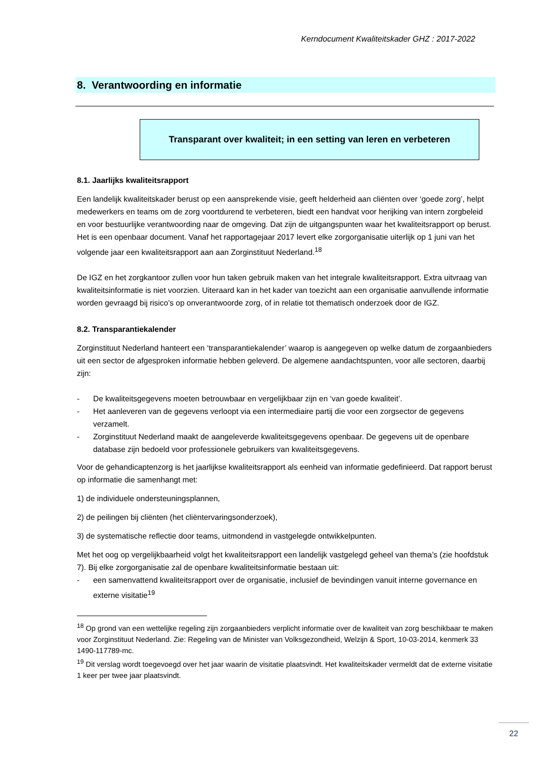Kerndocument Kwaliteitskader GHZ : 2017-2022
8. Verantwoording en informatie
Transparant over kwaliteit; in een setting van leren en verbeteren
8.1. Jaarlijks kwaliteitsrapport
Een landelijk kwaliteitskader berust op een aansprekende visie, geeft helderheid aan cliënten over ‘goede zorg’, helpt medewerkers en teams om de zorg voortdurend te verbeteren, biedt een handvat voor herijking van intern zorgbeleid en voor bestuurlijke verantwoording naar de omgeving. Dat zijn de uitgangspunten waar het kwaliteitsrapport op berust. Het is een openbaar document. Vanaf het rapportagejaar 2017 levert elke zorgorganisatie uiterlijk op 1 juni van het volgende jaar een kwaliteitsrapport aan aan Zorginstituut Nederland.<sup>18</sup>
De IGZ en het zorgkantoor zullen voor hun taken gebruik maken van het integrale kwaliteitsrapport. Extra uitvraag van kwaliteitsinformatie is niet voorzien. Uiteraard kan in het kader van toezicht aan een organisatie aanvullende informatie worden gevraagd bij risico’s op onverantwoorde zorg, of in relatie tot thematisch onderzoek door de IGZ.
8.2. Transparantiekalender
Zorginstituut Nederland hanteert een ‘transparantiekalender’ waarop is aangegeven op welke datum de zorgaanbieders uit een sector de afgesproken informatie hebben geleverd. De algemene aandachtspunten, voor alle sectoren, daarbij zijn:
- De kwaliteitsgegevens moeten betrouwbaar en vergelijkbaar zijn en ‘van goede kwaliteit’.
- Het aanleveren van de gegevens verloopt via een intermediaire partij die voor een zorgsector de gegevens verzamelt.
- Zorginstituut Nederland maakt de aangeleverde kwaliteitsgegevens openbaar. De gegevens uit de openbare database zijn bedoeld voor professionele gebruikers van kwaliteitsgegevens.
Voor de gehandicaptenzorg is het jaarlijkse kwaliteitsrapport als eenheid van informatie gedefinieerd. Dat rapport berust op informatie die samenhangt met:
1) de individuele ondersteuningsplannen,
2) de peilingen bij cliënten (het cliëntervaringsonderzoek),
3) de systematische reflectie door teams, uitmondend in vastgelegde ontwikkelpunten.
Met het oog op vergelijkbaarheid volgt het kwaliteitsrapport een landelijk vastgelegd geheel van thema’s (zie hoofdstuk 7). Bij elke zorgorganisatie zal de openbare kwaliteitsinformatie bestaan uit:
- een samenvattend kwaliteitsrapport over de organisatie, inclusief de bevindingen vanuit interne governance en externe visitatie<sup>19</sup>
<sup>18</sup> Op grond van een wettelijke regeling zijn zorgaanbieders verplicht informatie over de kwaliteit van zorg beschikbaar te maken voor Zorginstituut Nederland. Zie: Regeling van de Minister van Volksgezondheid, Welzijn & Sport, 10-03-2014, kenmerk 33 1490-117789-mc.
<sup>19</sup> Dit verslag wordt toegevoegd over het jaar waarin de visitatie plaatsvindt. Het kwaliteitskader vermeldt dat de externe visitatie 1 keer per twee jaar plaatsvindt.
22